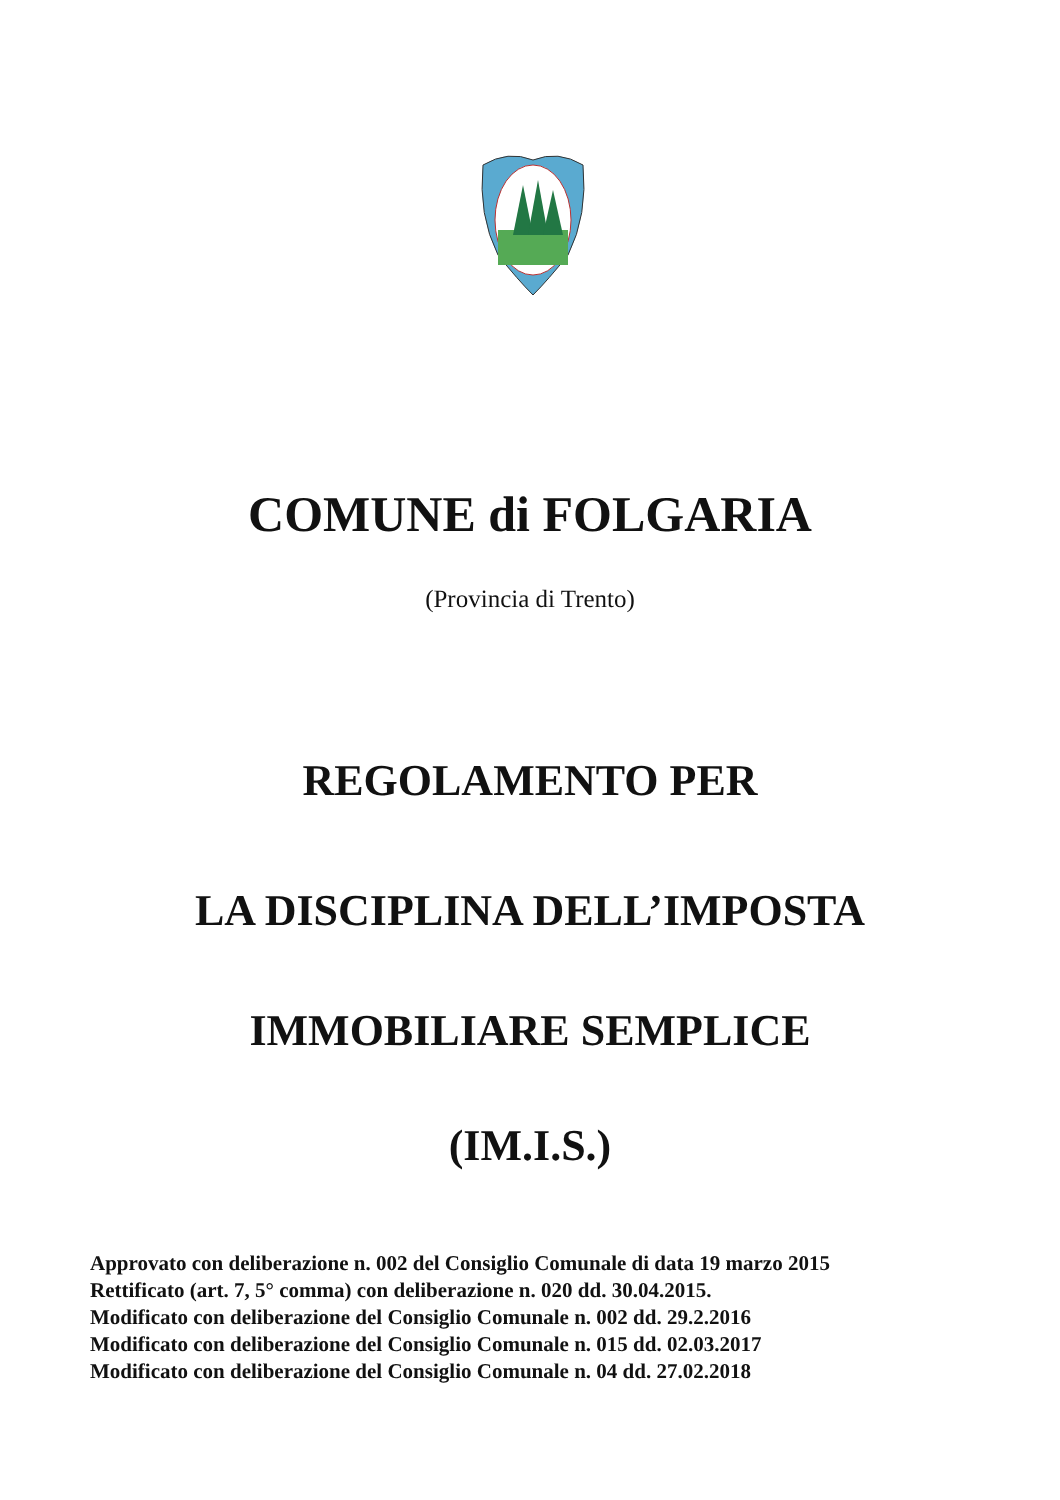COMUNE di FOLGARIA
(Provincia di Trento)
REGOLAMENTO PER
LA DISCIPLINA DELL’IMPOSTA
IMMOBILIARE SEMPLICE
(IM.I.S.)
Approvato con deliberazione n. 002 del Consiglio Comunale di data 19 marzo 2015
Rettificato (art. 7, 5° comma) con deliberazione n. 020 dd. 30.04.2015.
Modificato con deliberazione del Consiglio Comunale n. 002 dd. 29.2.2016
Modificato con deliberazione del Consiglio Comunale n. 015 dd. 02.03.2017
Modificato con deliberazione del Consiglio Comunale n. 04 dd. 27.02.2018